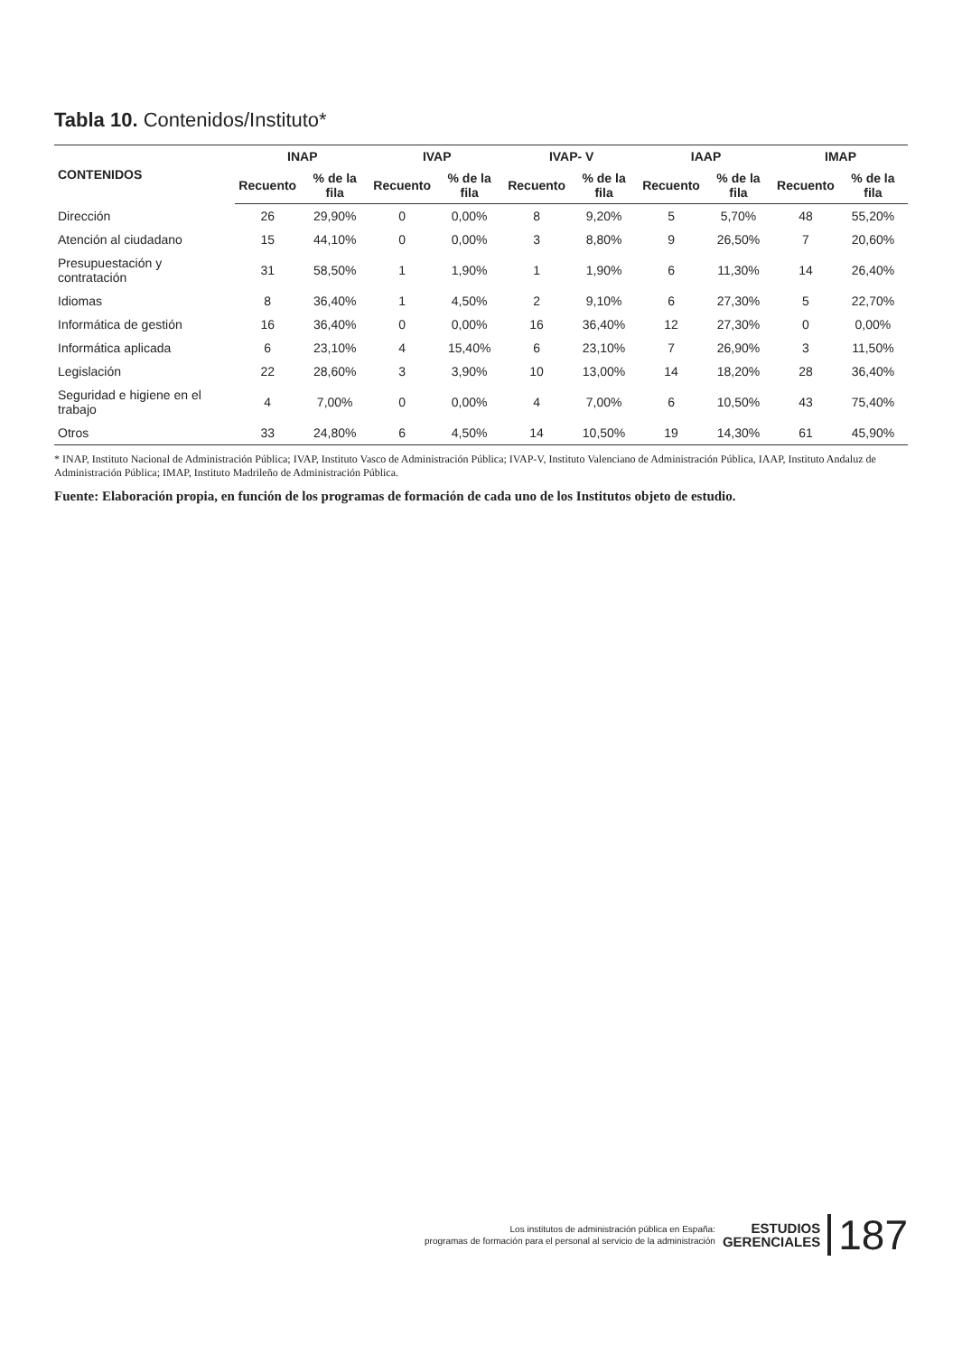Tabla 10. Contenidos/Instituto*
| CONTENIDOS | INAP | | IVAP | | IVAP- V | | IAAP | | IMAP | |
| --- | --- | --- | --- | --- | --- | --- | --- | --- | --- | --- |
| | Recuento | % de la fila | Recuento | % de la fila | Recuento | % de la fila | Recuento | % de la fila | Recuento | % de la fila |
| Dirección | 26 | 29,90% | 0 | 0,00% | 8 | 9,20% | 5 | 5,70% | 48 | 55,20% |
| Atención al ciudadano | 15 | 44,10% | 0 | 0,00% | 3 | 8,80% | 9 | 26,50% | 7 | 20,60% |
| Presupuestación y contratación | 31 | 58,50% | 1 | 1,90% | 1 | 1,90% | 6 | 11,30% | 14 | 26,40% |
| Idiomas | 8 | 36,40% | 1 | 4,50% | 2 | 9,10% | 6 | 27,30% | 5 | 22,70% |
| Informática de gestión | 16 | 36,40% | 0 | 0,00% | 16 | 36,40% | 12 | 27,30% | 0 | 0,00% |
| Informática aplicada | 6 | 23,10% | 4 | 15,40% | 6 | 23,10% | 7 | 26,90% | 3 | 11,50% |
| Legislación | 22 | 28,60% | 3 | 3,90% | 10 | 13,00% | 14 | 18,20% | 28 | 36,40% |
| Seguridad e higiene en el trabajo | 4 | 7,00% | 0 | 0,00% | 4 | 7,00% | 6 | 10,50% | 43 | 75,40% |
| Otros | 33 | 24,80% | 6 | 4,50% | 14 | 10,50% | 19 | 14,30% | 61 | 45,90% |
* INAP, Instituto Nacional de Administración Pública; IVAP, Instituto Vasco de Administración Pública; IVAP-V, Instituto Valenciano de Administración Pública, IAAP, Instituto Andaluz de Administración Pública; IMAP, Instituto Madrileño de Administración Pública.
Fuente: Elaboración propia, en función de los programas de formación de cada uno de los Institutos objeto de estudio.
Los institutos de administración pública en España:
programas de formación para el personal al servicio de la administración
ESTUDIOS
GERENCIALES
187